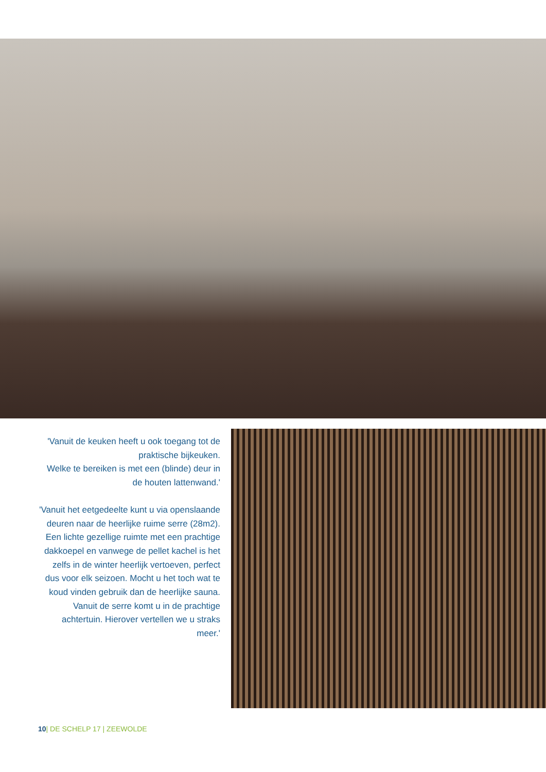'Vanuit de keuken heeft u ook toegang tot de praktische bijkeuken.
Welke te bereiken is met een (blinde) deur in de houten lattenwand.'
'Vanuit het eetgedeelte kunt u via openslaande deuren naar de heerlijke ruime serre (28m2).
Een lichte gezellige ruimte met een prachtige dakkoepel en vanwege de pellet kachel is het zelfs in de winter heerlijk vertoeven, perfect dus voor elk seizoen. Mocht u het toch wat te koud vinden gebruik dan de heerlijke sauna. Vanuit de serre komt u in de prachtige achtertuin. Hierover vertellen we u straks meer.'
10| DE SCHELP 17 | ZEEWOLDE